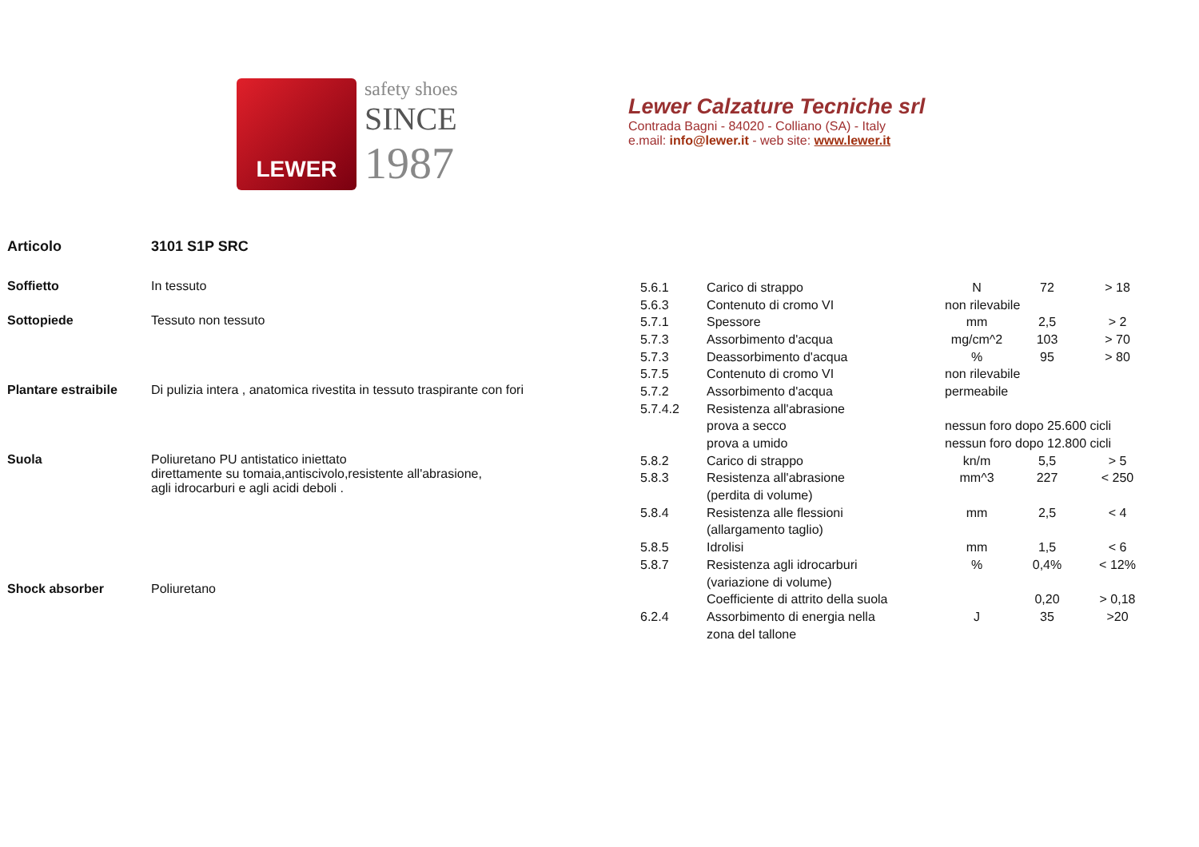LEWER
safety shoes
SINCE
1987
Lewer Calzature Tecniche srl
Contrada Bagni - 84020 - Colliano (SA) - Italy
e.mail: info@lewer.it - web site: www.lewer.it
Articolo 3101 S1P SRC
| Soffietto | In tessuto |
| Sottopiede | Tessuto non tessuto |
| Plantare estraibile | Di pulizia intera , anatomica rivestita in tessuto traspirante con fori |
| Suola | Poliuretano PU antistatico iniettato direttamente su tomaia,antiscivolo,resistente all'abrasione, agli idrocarburi e agli acidi deboli . |
| Shock absorber | Poliuretano |
| 5.6.1 | Carico di strappo | N | 72 | > 18 |
| 5.6.3 | Contenuto di cromo VI | non rilevabile | | |
| 5.7.1 | Spessore | mm | 2,5 | > 2 |
| 5.7.3 | Assorbimento d'acqua | mg/cm^2 | 103 | > 70 |
| 5.7.3 | Deassorbimento d'acqua | % | 95 | > 80 |
| 5.7.5 | Contenuto di cromo VI | non rilevabile | | |
| 5.7.2 | Assorbimento d'acqua | permeabile | | |
| 5.7.4.2 | Resistenza all'abrasione | | | |
| | prova a secco | nessun foro dopo 25.600 cicli | | |
| | prova a umido | nessun foro dopo 12.800 cicli | | |
| 5.8.2 | Carico di strappo | kn/m | 5,5 | > 5 |
| 5.8.3 | Resistenza all'abrasione | mm^3 | 227 | < 250 |
| | (perdita di volume) | | | |
| 5.8.4 | Resistenza alle flessioni | mm | 2,5 | < 4 |
| | (allargamento taglio) | | | |
| 5.8.5 | Idrolisi | mm | 1,5 | < 6 |
| 5.8.7 | Resistenza agli idrocarburi | % | 0,4% | < 12% |
| | (variazione di volume) | | | |
| | Coefficiente di attrito della suola | | 0,20 | > 0,18 |
| 6.2.4 | Assorbimento di energia nella | J | 35 | >20 |
| | zona del tallone | | | |